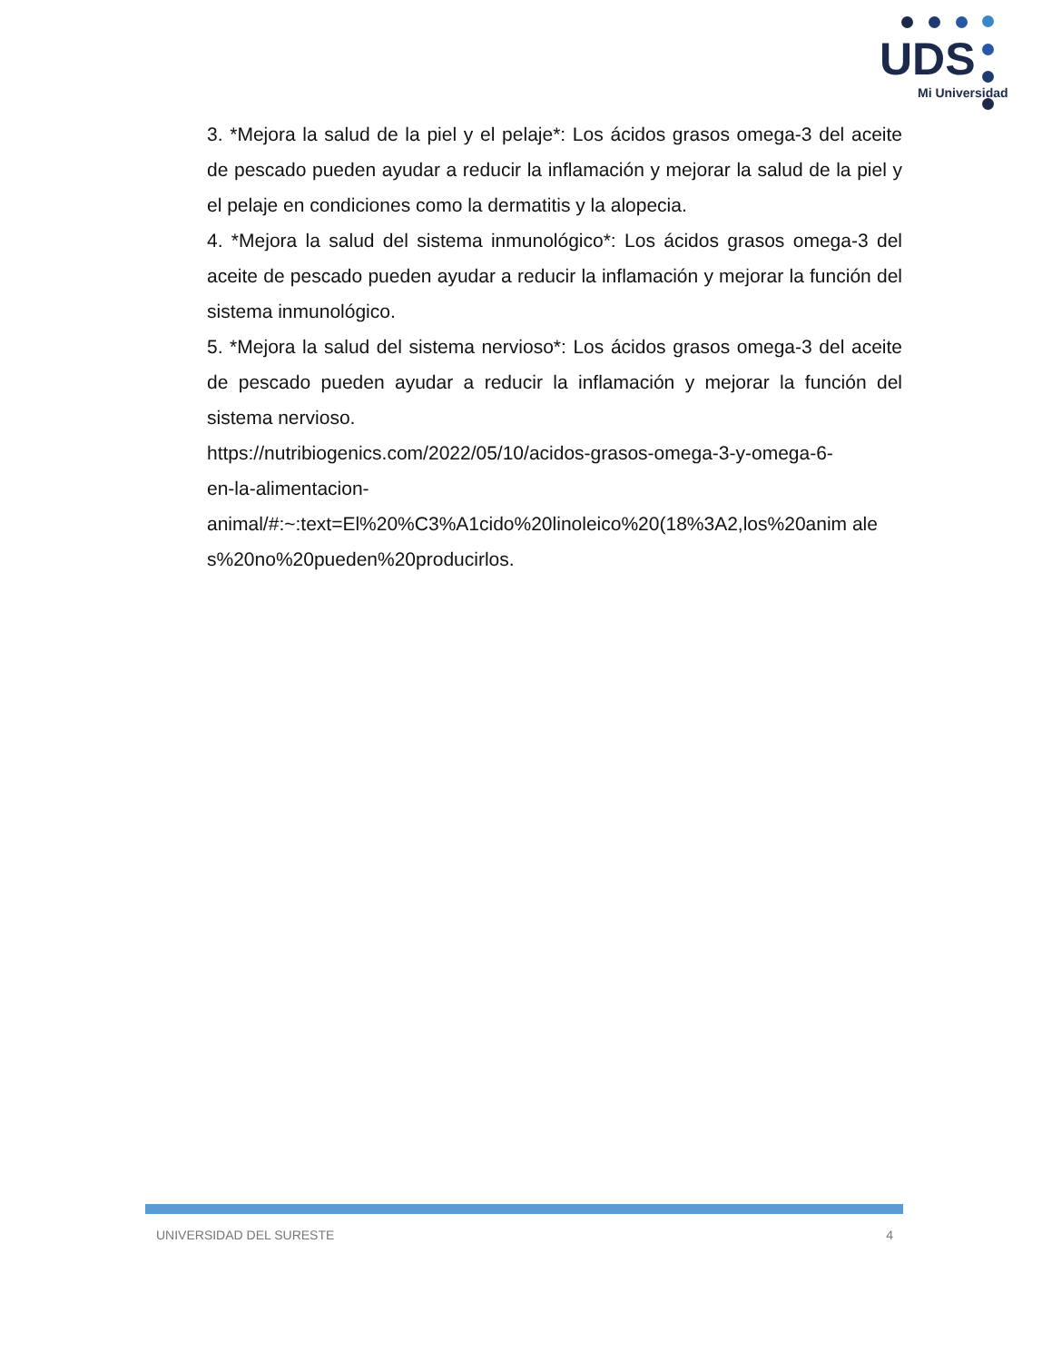UDS
Mi Universidad
3. *Mejora la salud de la piel y el pelaje*: Los ácidos grasos omega-3 del aceite de pescado pueden ayudar a reducir la inflamación y mejorar la salud de la piel y el pelaje en condiciones como la dermatitis y la alopecia.
4. *Mejora la salud del sistema inmunológico*: Los ácidos grasos omega-3 del aceite de pescado pueden ayudar a reducir la inflamación y mejorar la función del sistema inmunológico.
5. *Mejora la salud del sistema nervioso*: Los ácidos grasos omega-3 del aceite de pescado pueden ayudar a reducir la inflamación y mejorar la función del sistema nervioso.
https://nutribiogenics.com/2022/05/10/acidos-grasos-omega-3-y-omega-6-
en-la-alimentacion-
animal/#:~:text=El%20%C3%A1cido%20linoleico%20(18%3A2,los%20anim ales%20no%20pueden%20producirlos.
UNIVERSIDAD DEL SURESTE 4